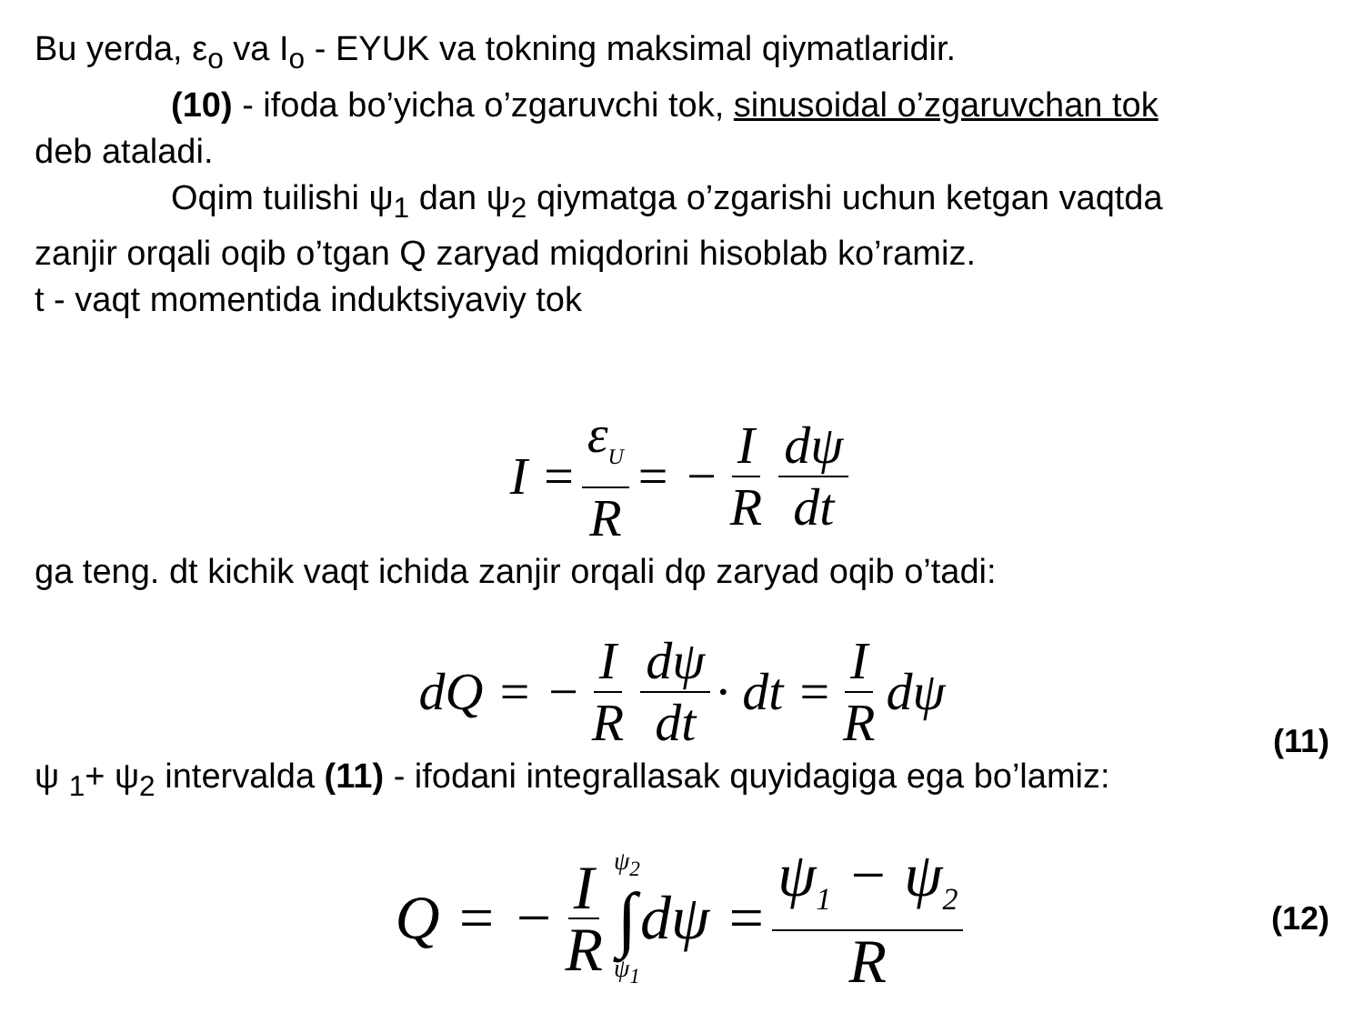Bu yerda, ε<sub>o</sub> va I<sub>o</sub> - EYUK va tokning maksimal qiymatlaridir.
(10) - ifoda bo’yicha o’zgaruvchi tok, sinusoidal o’zgaruvchan tok
deb ataladi.
Oqim tuilishi ψ<sub>1</sub> dan ψ<sub>2</sub> qiymatga o’zgarishi uchun ketgan vaqtda
zanjir orqali oqib o’tgan Q zaryad miqdorini hisoblab ko’ramiz.
t - vaqt momentida induktsiyaviy tok
I = ε<sub>U</sub> R = − I R dψ dt
ga teng. dt kichik vaqt ichida zanjir orqali dφ zaryad oqib o’tadi:
dQ = − I R dψ dt · dt = I R dψ
(11)
ψ <sub>1</sub>+ ψ<sub>2</sub> intervalda (11) - ifodani integrallasak quyidagiga ega bo’lamiz:
Q = − I R ψ<sub>2</sub> ∫ ψ<sub>1</sub> dψ = ψ<sub>1</sub> − ψ<sub>2</sub> R (12)